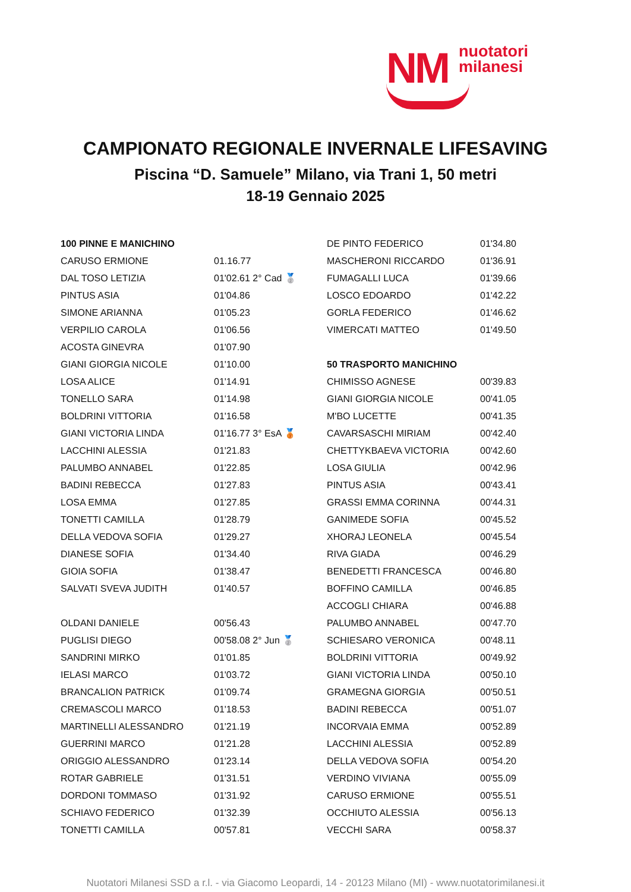NM
nuotatori
milanesi
CAMPIONATO REGIONALE INVERNALE LIFESAVING
Piscina “D. Samuele” Milano, via Trani 1, 50 metri
18-19 Gennaio 2025
| 100 PINNE E MANICHINO | |
| CARUSO ERMIONE | 01.16.77 |
| DAL TOSO LETIZIA | 01'02.61 2° Cad 🥈 |
| PINTUS ASIA | 01'04.86 |
| SIMONE ARIANNA | 01'05.23 |
| VERPILIO CAROLA | 01'06.56 |
| ACOSTA GINEVRA | 01'07.90 |
| GIANI GIORGIA NICOLE | 01'10.00 |
| LOSA ALICE | 01'14.91 |
| TONELLO SARA | 01'14.98 |
| BOLDRINI VITTORIA | 01'16.58 |
| GIANI VICTORIA LINDA | 01'16.77 3° EsA 🥉 |
| LACCHINI ALESSIA | 01'21.83 |
| PALUMBO ANNABEL | 01'22.85 |
| BADINI REBECCA | 01'27.83 |
| LOSA EMMA | 01'27.85 |
| TONETTI CAMILLA | 01'28.79 |
| DELLA VEDOVA SOFIA | 01'29.27 |
| DIANESE SOFIA | 01'34.40 |
| GIOIA SOFIA | 01'38.47 |
| SALVATI SVEVA JUDITH | 01'40.57 |
| OLDANI DANIELE | 00'56.43 |
| PUGLISI DIEGO | 00'58.08 2° Jun 🥈 |
| SANDRINI MIRKO | 01'01.85 |
| IELASI MARCO | 01'03.72 |
| BRANCALION PATRICK | 01'09.74 |
| CREMASCOLI MARCO | 01'18.53 |
| MARTINELLI ALESSANDRO | 01'21.19 |
| GUERRINI MARCO | 01'21.28 |
| ORIGGIO ALESSANDRO | 01'23.14 |
| ROTAR GABRIELE | 01'31.51 |
| DORDONI TOMMASO | 01'31.92 |
| SCHIAVO FEDERICO | 01'32.39 |
| TONETTI CAMILLA | 00'57.81 |
| DE PINTO FEDERICO | 01'34.80 |
| MASCHERONI RICCARDO | 01'36.91 |
| FUMAGALLI LUCA | 01'39.66 |
| LOSCO EDOARDO | 01'42.22 |
| GORLA FEDERICO | 01'46.62 |
| VIMERCATI MATTEO | 01'49.50 |
| 50 TRASPORTO MANICHINO | |
| CHIMISSO AGNESE | 00'39.83 |
| GIANI GIORGIA NICOLE | 00'41.05 |
| M'BO LUCETTE | 00'41.35 |
| CAVARSASCHI MIRIAM | 00'42.40 |
| CHETTYKBAEVA VICTORIA | 00'42.60 |
| LOSA GIULIA | 00'42.96 |
| PINTUS ASIA | 00'43.41 |
| GRASSI EMMA CORINNA | 00'44.31 |
| GANIMEDE SOFIA | 00'45.52 |
| XHORAJ LEONELA | 00'45.54 |
| RIVA GIADA | 00'46.29 |
| BENEDETTI FRANCESCA | 00'46.80 |
| BOFFINO CAMILLA | 00'46.85 |
| ACCOGLI CHIARA | 00'46.88 |
| PALUMBO ANNABEL | 00'47.70 |
| SCHIESARO VERONICA | 00'48.11 |
| BOLDRINI VITTORIA | 00'49.92 |
| GIANI VICTORIA LINDA | 00'50.10 |
| GRAMEGNA GIORGIA | 00'50.51 |
| BADINI REBECCA | 00'51.07 |
| INCORVAIA EMMA | 00'52.89 |
| LACCHINI ALESSIA | 00'52.89 |
| DELLA VEDOVA SOFIA | 00'54.20 |
| VERDINO VIVIANA | 00'55.09 |
| CARUSO ERMIONE | 00'55.51 |
| OCCHIUTO ALESSIA | 00'56.13 |
| VECCHI SARA | 00'58.37 |
Nuotatori Milanesi SSD a r.l. - via Giacomo Leopardi, 14 - 20123 Milano (MI) - www.nuotatorimilanesi.it